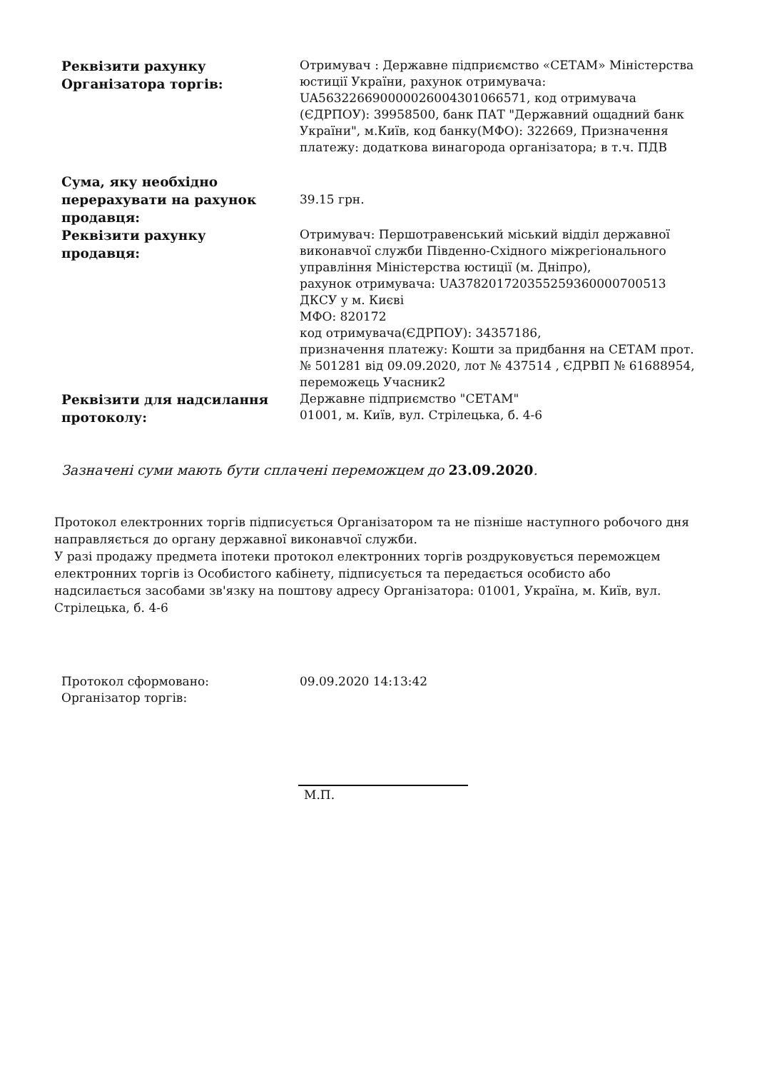| Реквізити рахунку Організатора торгів: | Отримувач : Державне підприємство «СЕТАМ» Міністерства юстиції України, рахунок отримувача: UA563226690000026004301066571, код отримувача (ЄДРПОУ): 39958500, банк ПАТ "Державний ощадний банк України", м.Київ, код банку(МФО): 322669, Призначення платежу: додаткова винагорода організатора; в т.ч. ПДВ |
| Сума, яку необхідно перерахувати на рахунок продавця: | 39.15 грн. |
| Реквізити рахунку продавця: | Отримувач: Першотравенський міський відділ державної виконавчої служби Південно-Східного міжрегіонального управління Міністерства юстиції (м. Дніпро), рахунок отримувача: UA378201720355259360000700513 ДКСУ у м. Києві МФО: 820172 код отримувача(ЄДРПОУ): 34357186, призначення платежу: Кошти за придбання на СЕТАМ прот. № 501281 від 09.09.2020, лот № 437514 , ЄДРВП № 61688954, переможець Учасник2 |
| Реквізити для надсилання протоколу: | Державне підприємство "СЕТАМ" 01001, м. Київ, вул. Стрілецька, б. 4-6 |
Зазначені суми мають бути сплачені переможцем до 23.09.2020.
Протокол електронних торгів підписується Організатором та не пізніше наступного робочого дня направляється до органу державної виконавчої служби.
У разі продажу предмета іпотеки протокол електронних торгів роздруковується переможцем електронних торгів із Особистого кабінету, підписується та передається особисто або надсилається засобами зв'язку на поштову адресу Організатора: 01001, Україна, м. Київ, вул. Стрілецька, б. 4-6
| Протокол сформовано: | 09.09.2020 14:13:42 |
| Організатор торгів: | |
М.П.